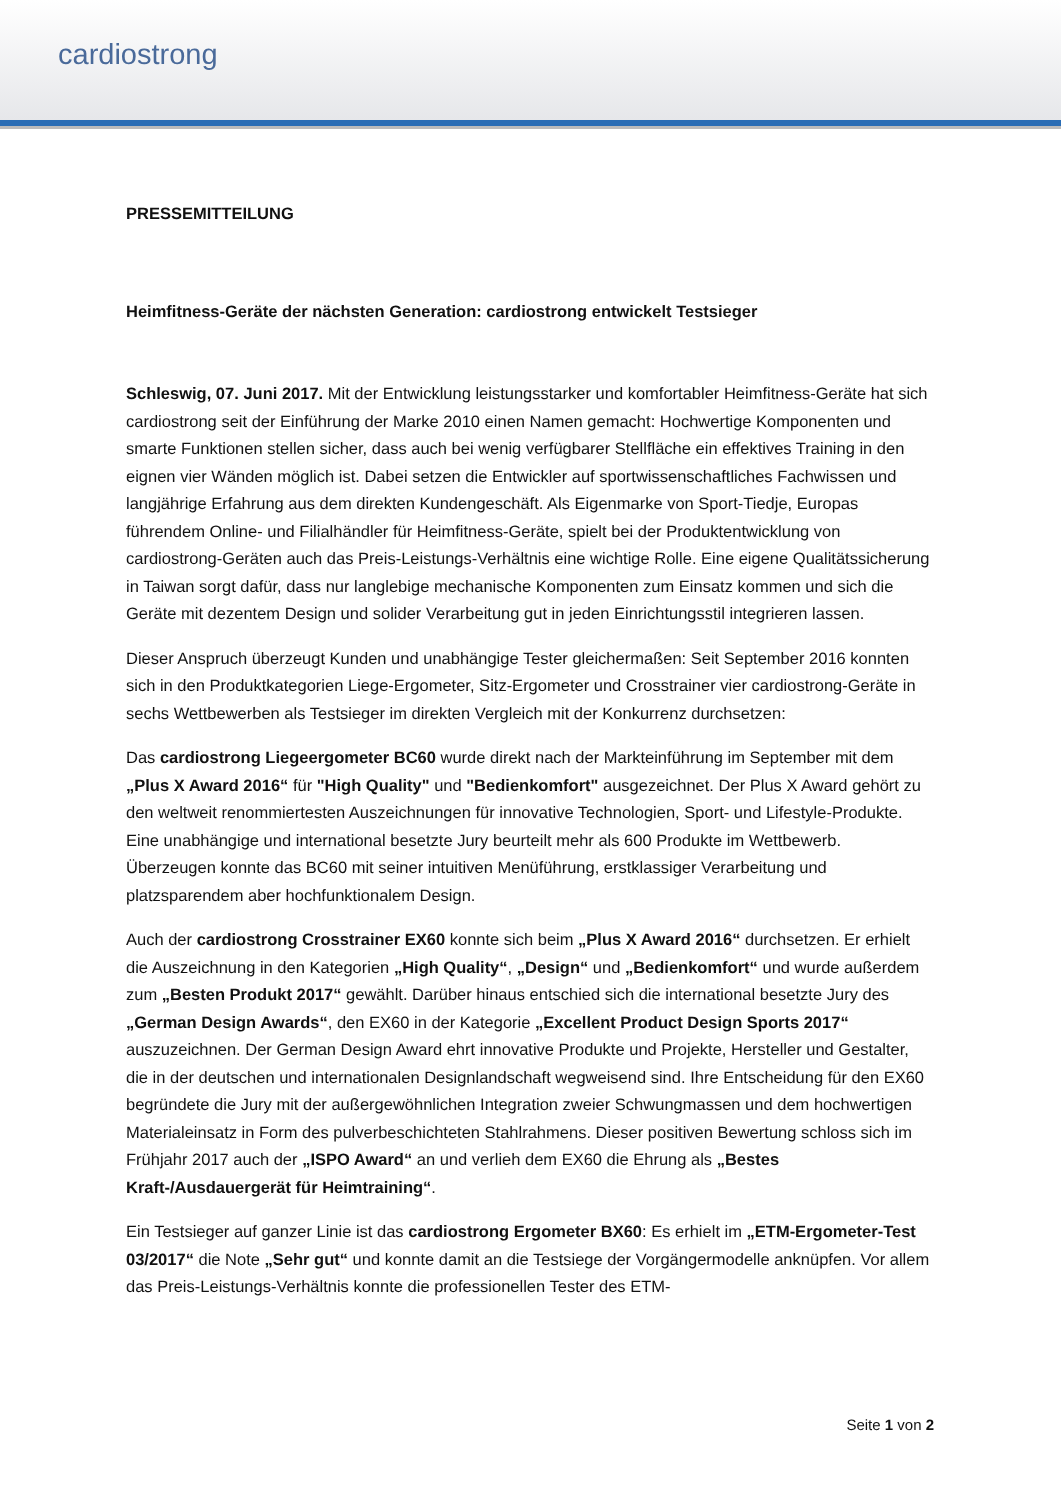cardiostrong
PRESSEMITTEILUNG
Heimfitness-Geräte der nächsten Generation: cardiostrong entwickelt Testsieger
Schleswig, 07. Juni 2017. Mit der Entwicklung leistungsstarker und komfortabler Heimfitness-Geräte hat sich cardiostrong seit der Einführung der Marke 2010 einen Namen gemacht: Hochwertige Komponenten und smarte Funktionen stellen sicher, dass auch bei wenig verfügbarer Stellfläche ein effektives Training in den eignen vier Wänden möglich ist. Dabei setzen die Entwickler auf sportwissenschaftliches Fachwissen und langjährige Erfahrung aus dem direkten Kundengeschäft. Als Eigenmarke von Sport-Tiedje, Europas führendem Online- und Filialhändler für Heimfitness-Geräte, spielt bei der Produktentwicklung von cardiostrong-Geräten auch das Preis-Leistungs-Verhältnis eine wichtige Rolle. Eine eigene Qualitätssicherung in Taiwan sorgt dafür, dass nur langlebige mechanische Komponenten zum Einsatz kommen und sich die Geräte mit dezentem Design und solider Verarbeitung gut in jeden Einrichtungsstil integrieren lassen.
Dieser Anspruch überzeugt Kunden und unabhängige Tester gleichermaßen: Seit September 2016 konnten sich in den Produktkategorien Liege-Ergometer, Sitz-Ergometer und Crosstrainer vier cardiostrong-Geräte in sechs Wettbewerben als Testsieger im direkten Vergleich mit der Konkurrenz durchsetzen:
Das cardiostrong Liegeergometer BC60 wurde direkt nach der Markteinführung im September mit dem „Plus X Award 2016“ für "High Quality" und "Bedienkomfort" ausgezeichnet. Der Plus X Award gehört zu den weltweit renommiertesten Auszeichnungen für innovative Technologien, Sport- und Lifestyle-Produkte. Eine unabhängige und international besetzte Jury beurteilt mehr als 600 Produkte im Wettbewerb. Überzeugen konnte das BC60 mit seiner intuitiven Menüführung, erstklassiger Verarbeitung und platzsparendem aber hochfunktionalem Design.
Auch der cardiostrong Crosstrainer EX60 konnte sich beim „Plus X Award 2016“ durchsetzen. Er erhielt die Auszeichnung in den Kategorien „High Quality“, „Design“ und „Bedienkomfort“ und wurde außerdem zum „Besten Produkt 2017“ gewählt. Darüber hinaus entschied sich die international besetzte Jury des „German Design Awards“, den EX60 in der Kategorie „Excellent Product Design Sports 2017“ auszuzeichnen. Der German Design Award ehrt innovative Produkte und Projekte, Hersteller und Gestalter, die in der deutschen und internationalen Designlandschaft wegweisend sind. Ihre Entscheidung für den EX60 begründete die Jury mit der außergewöhnlichen Integration zweier Schwungmassen und dem hochwertigen Materialeinsatz in Form des pulverbeschichteten Stahlrahmens. Dieser positiven Bewertung schloss sich im Frühjahr 2017 auch der „ISPO Award“ an und verlieh dem EX60 die Ehrung als „Bestes Kraft-/Ausdauergerät für Heimtraining“.
Ein Testsieger auf ganzer Linie ist das cardiostrong Ergometer BX60: Es erhielt im „ETM-Ergometer-Test 03/2017“ die Note „Sehr gut“ und konnte damit an die Testsiege der Vorgängermodelle anknüpfen. Vor allem das Preis-Leistungs-Verhältnis konnte die professionellen Tester des ETM-
Seite 1 von 2